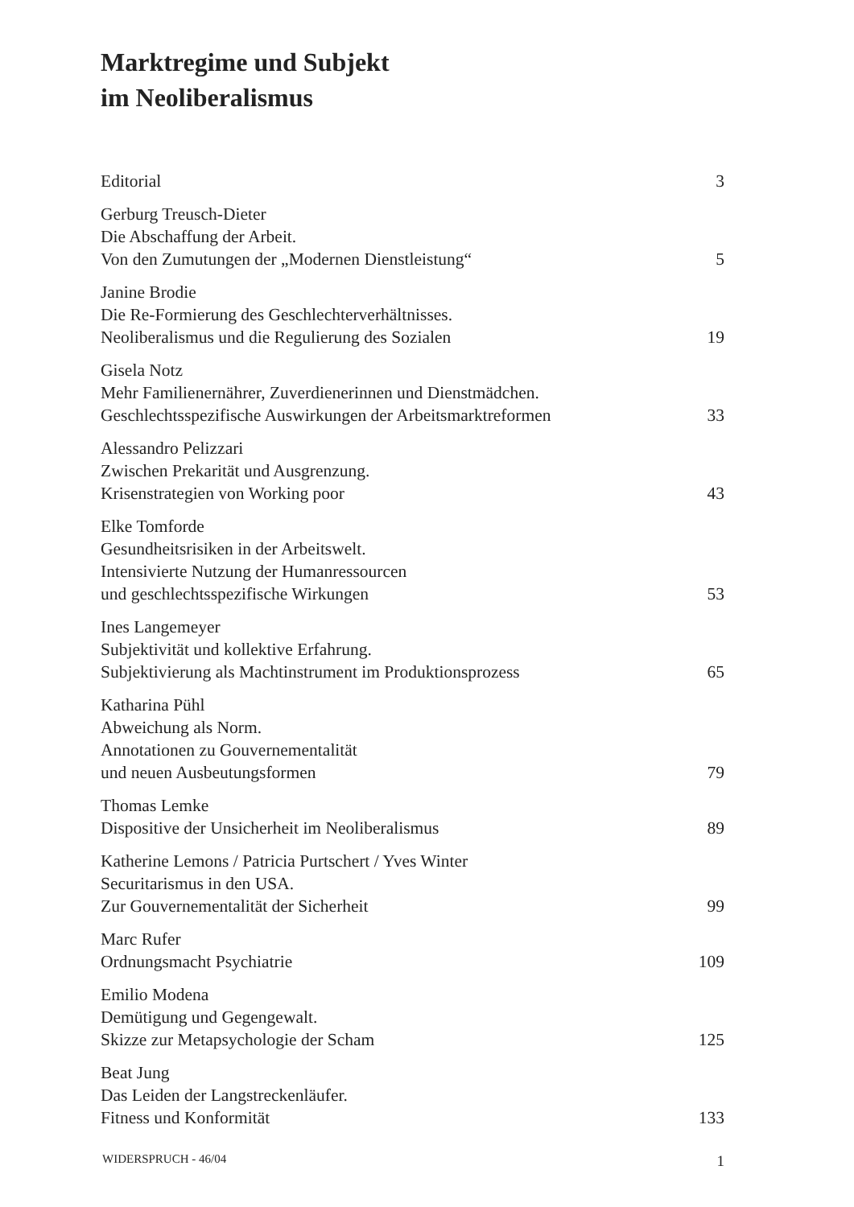Marktregime und Subjekt
im Neoliberalismus
Editorial
3
Gerburg Treusch-Dieter
Die Abschaffung der Arbeit.
Von den Zumutungen der „Modernen Dienstleistung“
5
Janine Brodie
Die Re-Formierung des Geschlechterverhältnisses.
Neoliberalismus und die Regulierung des Sozialen
19
Gisela Notz
Mehr Familienernährer, Zuverdienerinnen und Dienstmädchen.
Geschlechtsspezifische Auswirkungen der Arbeitsmarktreformen
33
Alessandro Pelizzari
Zwischen Prekarität und Ausgrenzung.
Krisenstrategien von Working poor
43
Elke Tomforde
Gesundheitsrisiken in der Arbeitswelt.
Intensivierte Nutzung der Humanressourcen
und geschlechtsspezifische Wirkungen
53
Ines Langemeyer
Subjektivität und kollektive Erfahrung.
Subjektivierung als Machtinstrument im Produktionsprozess
65
Katharina Pühl
Abweichung als Norm.
Annotationen zu Gouvernementalität
und neuen Ausbeutungsformen
79
Thomas Lemke
Dispositive der Unsicherheit im Neoliberalismus
89
Katherine Lemons / Patricia Purtschert / Yves Winter
Securitarismus in den USA.
Zur Gouvernementalität der Sicherheit
99
Marc Rufer
Ordnungsmacht Psychiatrie
109
Emilio Modena
Demütigung und Gegengewalt.
Skizze zur Metapsychologie der Scham
125
Beat Jung
Das Leiden der Langstreckenläufer.
Fitness und Konformität
133
WIDERSPRUCH - 46/04 1